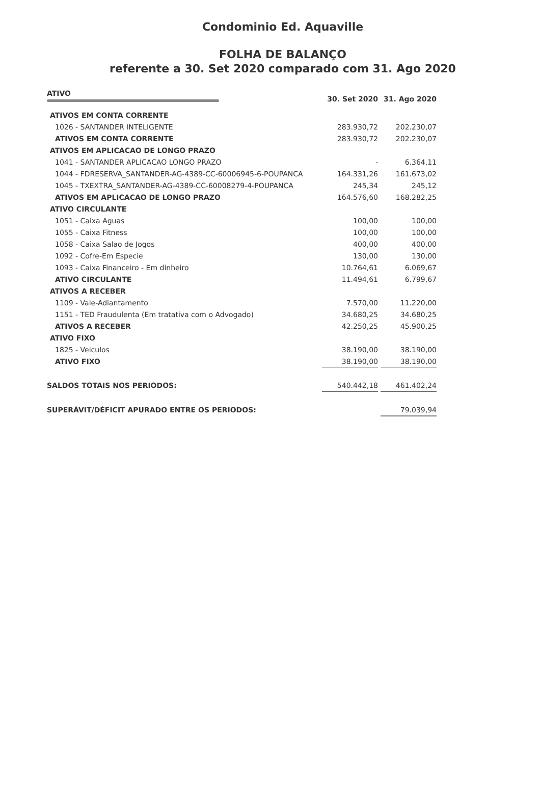Condominio Ed. Aquaville
FOLHA DE BALANÇO
referente a 30. Set 2020 comparado com 31. Ago 2020
| ATIVO | 30. Set 2020 | | 31. Ago 2020 |
| --- | --- | --- | --- |
| ATIVOS EM CONTA CORRENTE | | | |
| 1026 - SANTANDER INTELIGENTE | 283.930,72 | | 202.230,07 |
| ATIVOS EM CONTA CORRENTE | 283.930,72 | | 202.230,07 |
| ATIVOS EM APLICACAO DE LONGO PRAZO | | | |
| 1041 - SANTANDER APLICACAO LONGO PRAZO | - | | 6.364,11 |
| 1044 - FDRESERVA_SANTANDER-AG-4389-CC-60006945-6-POUPANCA | 164.331,26 | | 161.673,02 |
| 1045 - TXEXTRA_SANTANDER-AG-4389-CC-60008279-4-POUPANCA | 245,34 | | 245,12 |
| ATIVOS EM APLICACAO DE LONGO PRAZO | 164.576,60 | | 168.282,25 |
| ATIVO CIRCULANTE | | | |
| 1051 - Caixa Aguas | 100,00 | | 100,00 |
| 1055 - Caixa Fitness | 100,00 | | 100,00 |
| 1058 - Caixa Salao de Jogos | 400,00 | | 400,00 |
| 1092 - Cofre-Em Especie | 130,00 | | 130,00 |
| 1093 - Caixa Financeiro - Em dinheiro | 10.764,61 | | 6.069,67 |
| ATIVO CIRCULANTE | 11.494,61 | | 6.799,67 |
| ATIVOS A RECEBER | | | |
| 1109 - Vale-Adiantamento | 7.570,00 | | 11.220,00 |
| 1151 - TED Fraudulenta (Em tratativa com o Advogado) | 34.680,25 | | 34.680,25 |
| ATIVOS A RECEBER | 42.250,25 | | 45.900,25 |
| ATIVO FIXO | | | |
| 1825 - Veiculos | 38.190,00 | | 38.190,00 |
| ATIVO FIXO | 38.190,00 | | 38.190,00 |
| SALDOS TOTAIS NOS PERIODOS: | 540.442,18 | | 461.402,24 |
| SUPERÁVIT/DÉFICIT APURADO ENTRE OS PERIODOS: | | | 79.039,94 |